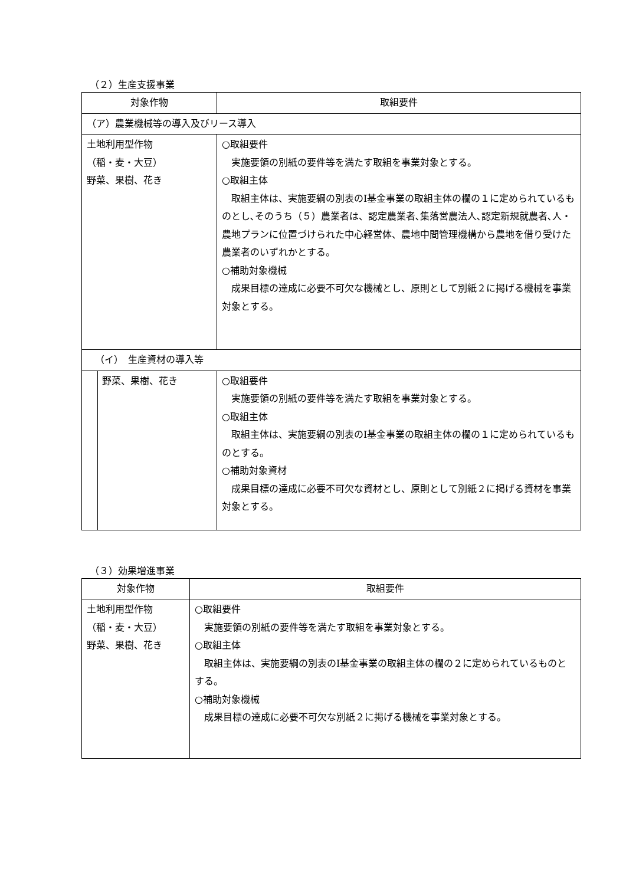（２）生産支援事業
| 対象作物 | 取組要件 |
| --- | --- |
| （ア）農業機械等の導入及びリース導入 | |
| 土地利用型作物 （稲・麦・大豆） 野菜、果樹、花き | ○取組要件 実施要領の別紙の要件等を満たす取組を事業対象とする。 ○取組主体 取組主体は、実施要綱の別表のⅠ基金事業の取組主体の欄の１に定められているものとし､そのうち（５）農業者は、認定農業者､集落営農法人､認定新規就農者､人・農地プランに位置づけられた中心経営体、農地中間管理機構から農地を借り受けた農業者のいずれかとする。 ○補助対象機械 成果目標の達成に必要不可欠な機械とし、原則として別紙２に掲げる機械を事業対象とする。 |
| （イ） 生産資材の導入等 | |
| 野菜、果樹、花き | ○取組要件 実施要領の別紙の要件等を満たす取組を事業対象とする。 ○取組主体 取組主体は、実施要綱の別表のⅠ基金事業の取組主体の欄の１に定められているものとする。 ○補助対象資材 成果目標の達成に必要不可欠な資材とし、原則として別紙２に掲げる資材を事業対象とする。 |
（３）効果増進事業
| 対象作物 | 取組要件 |
| --- | --- |
| 土地利用型作物 （稲・麦・大豆） 野菜、果樹、花き | ○取組要件 実施要領の別紙の要件等を満たす取組を事業対象とする。 ○取組主体 取組主体は、実施要綱の別表のⅠ基金事業の取組主体の欄の２に定められているものとする。 ○補助対象機械 成果目標の達成に必要不可欠な別紙２に掲げる機械を事業対象とする。 |